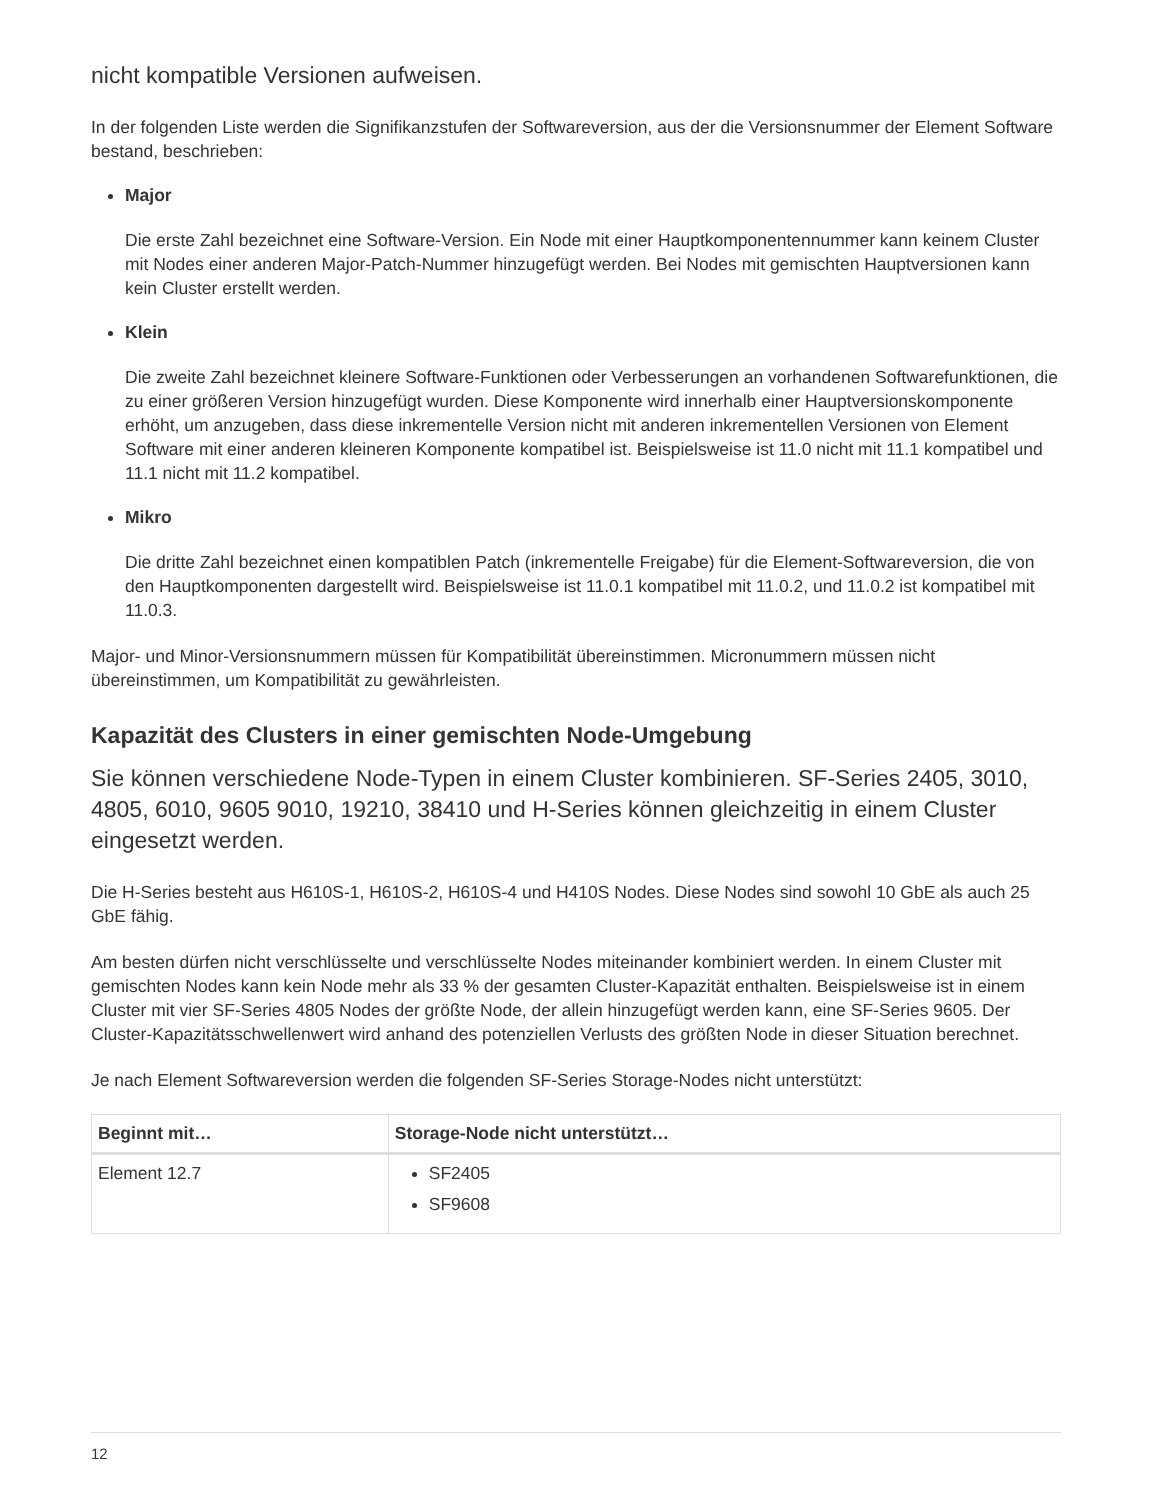nicht kompatible Versionen aufweisen.
In der folgenden Liste werden die Signifikanzstufen der Softwareversion, aus der die Versionsnummer der Element Software bestand, beschrieben:
Major
Die erste Zahl bezeichnet eine Software-Version. Ein Node mit einer Hauptkomponentennummer kann keinem Cluster mit Nodes einer anderen Major-Patch-Nummer hinzugefügt werden. Bei Nodes mit gemischten Hauptversionen kann kein Cluster erstellt werden.
Klein
Die zweite Zahl bezeichnet kleinere Software-Funktionen oder Verbesserungen an vorhandenen Softwarefunktionen, die zu einer größeren Version hinzugefügt wurden. Diese Komponente wird innerhalb einer Hauptversionskomponente erhöht, um anzugeben, dass diese inkrementelle Version nicht mit anderen inkrementellen Versionen von Element Software mit einer anderen kleineren Komponente kompatibel ist. Beispielsweise ist 11.0 nicht mit 11.1 kompatibel und 11.1 nicht mit 11.2 kompatibel.
Mikro
Die dritte Zahl bezeichnet einen kompatiblen Patch (inkrementelle Freigabe) für die Element-Softwareversion, die von den Hauptkomponenten dargestellt wird. Beispielsweise ist 11.0.1 kompatibel mit 11.0.2, und 11.0.2 ist kompatibel mit 11.0.3.
Major- und Minor-Versionsnummern müssen für Kompatibilität übereinstimmen. Micronummern müssen nicht übereinstimmen, um Kompatibilität zu gewährleisten.
Kapazität des Clusters in einer gemischten Node-Umgebung
Sie können verschiedene Node-Typen in einem Cluster kombinieren. SF-Series 2405, 3010, 4805, 6010, 9605 9010, 19210, 38410 und H-Series können gleichzeitig in einem Cluster eingesetzt werden.
Die H-Series besteht aus H610S-1, H610S-2, H610S-4 und H410S Nodes. Diese Nodes sind sowohl 10 GbE als auch 25 GbE fähig.
Am besten dürfen nicht verschlüsselte und verschlüsselte Nodes miteinander kombiniert werden. In einem Cluster mit gemischten Nodes kann kein Node mehr als 33 % der gesamten Cluster-Kapazität enthalten. Beispielsweise ist in einem Cluster mit vier SF-Series 4805 Nodes der größte Node, der allein hinzugefügt werden kann, eine SF-Series 9605. Der Cluster-Kapazitätsschwellenwert wird anhand des potenziellen Verlusts des größten Node in dieser Situation berechnet.
Je nach Element Softwareversion werden die folgenden SF-Series Storage-Nodes nicht unterstützt:
| Beginnt mit… | Storage-Node nicht unterstützt… |
| --- | --- |
| Element 12.7 | SF2405 SF9608 |
12